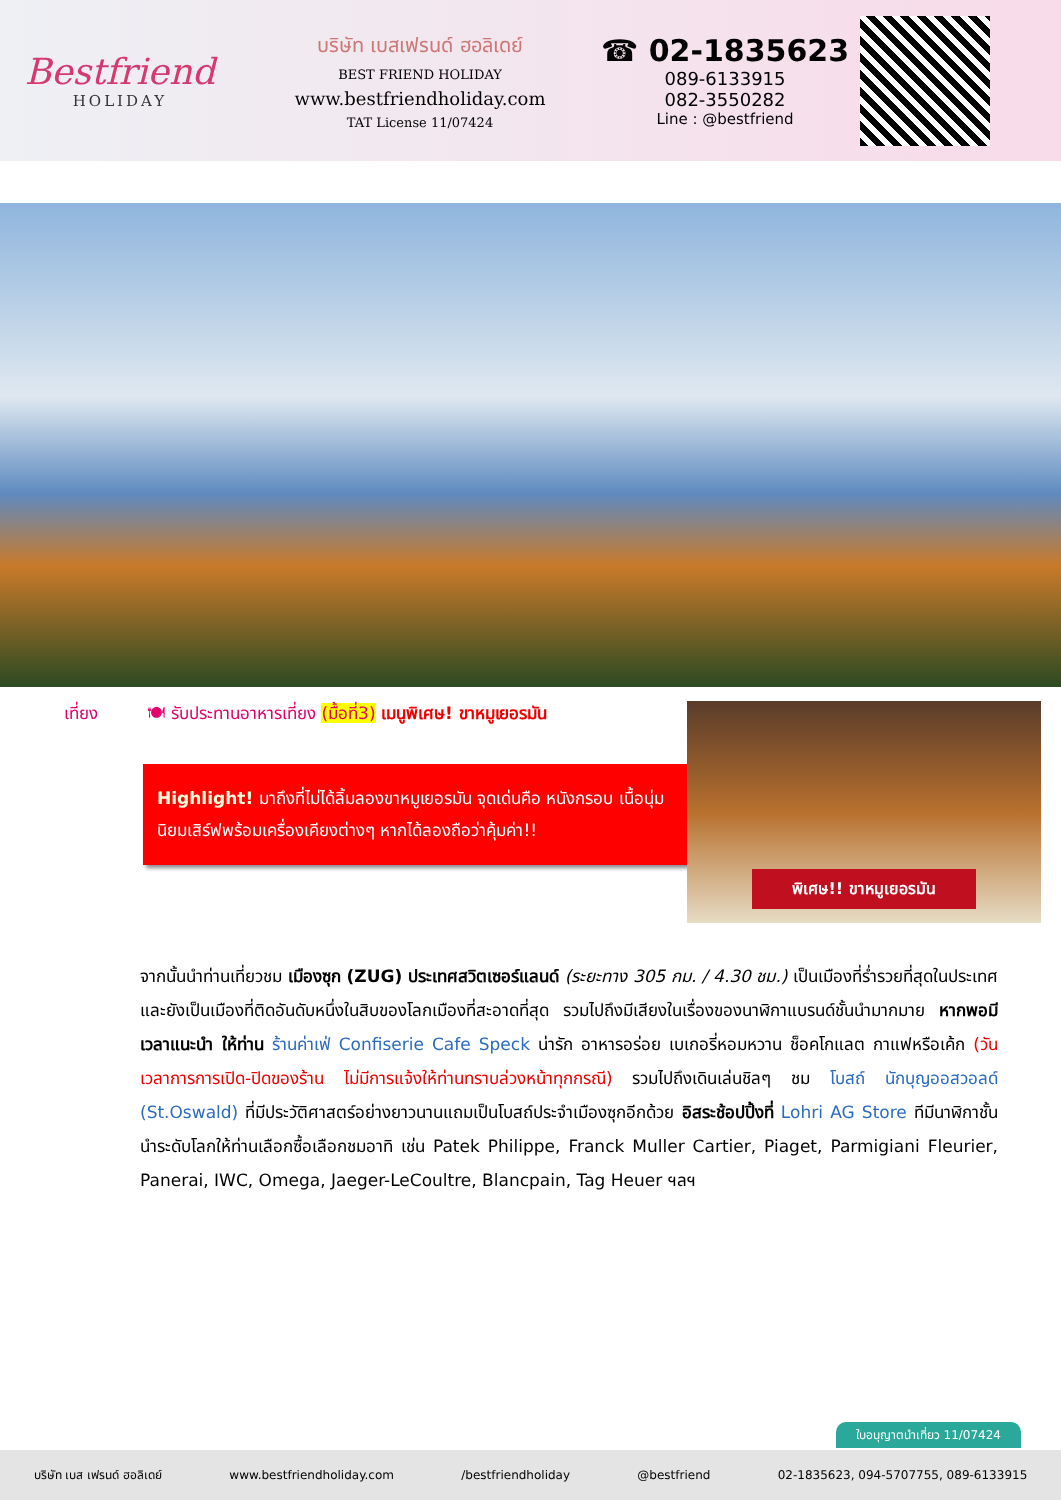Bestfriend
HOLIDAY
บริษัท เบสเฟรนด์ ฮอลิเดย์
BEST FRIEND HOLIDAY
www.bestfriendholiday.com
TAT License 11/07424
☎ 02-1835623
089-6133915
082-3550282
Line : @bestfriend
เที่ยง 🍽 รับประทานอาหารเที่ยง (มื้อที่3) เมนูพิเศษ! ขาหมูเยอรมัน
Highlight! มาถึงที่ไม่ได้ลิ้มลองขาหมูเยอรมัน จุดเด่นคือ หนังกรอบ เนื้อนุ่ม นิยมเสิร์ฟพร้อมเครื่องเคียงต่างๆ หากได้ลองถือว่าคุ้มค่า!!
พิเศษ!! ขาหมูเยอรมัน
จากนั้นนำท่านเที่ยวชม เมืองซุก (ZUG) ประเทศสวิตเซอร์แลนด์ (ระยะทาง 305 กม. / 4.30 ชม.) เป็นเมืองที่ร่ำรวยที่สุดในประเทศ และยังเป็นเมืองที่ติดอันดับหนึ่งในสิบของโลกเมืองที่สะอาดที่สุด รวมไปถึงมีเสียงในเรื่องของนาฬิกาแบรนด์ชั้นนำมากมาย หากพอมีเวลาแนะนำ ให้ท่าน ร้านค่าเฟ่ Confiserie Cafe Speck น่ารัก อาหารอร่อย เบเกอรี่หอมหวาน ช็อคโกแลต กาแฟหรือเค้ก (วันเวลาการการเปิด-ปิดของร้าน ไม่มีการแจ้งให้ท่านทราบล่วงหน้าทุกกรณี) รวมไปถึงเดินเล่นชิลๆ ชม โบสถ์ นักบุญออสวอลด์ (St.Oswald) ที่มีประวัติศาสตร์อย่างยาวนานแถมเป็นโบสถ์ประจำเมืองซุกอีกด้วย อิสระช้อปปิ้งที่ Lohri AG Store ทีมีนาฬิกาชั้นนำระดับโลกให้ท่านเลือกซื้อเลือกชมอาทิ เช่น Patek Philippe, Franck Muller Cartier, Piaget, Parmigiani Fleurier, Panerai, IWC, Omega, Jaeger-LeCoultre, Blancpain, Tag Heuer ฯลฯ
ใบอนุญาตนำเที่ยว 11/07424
บริษัท เบส เฟรนด์ ฮอลิเดย์ www.bestfriendholiday.com /bestfriendholiday @bestfriend 02-1835623, 094-5707755, 089-6133915